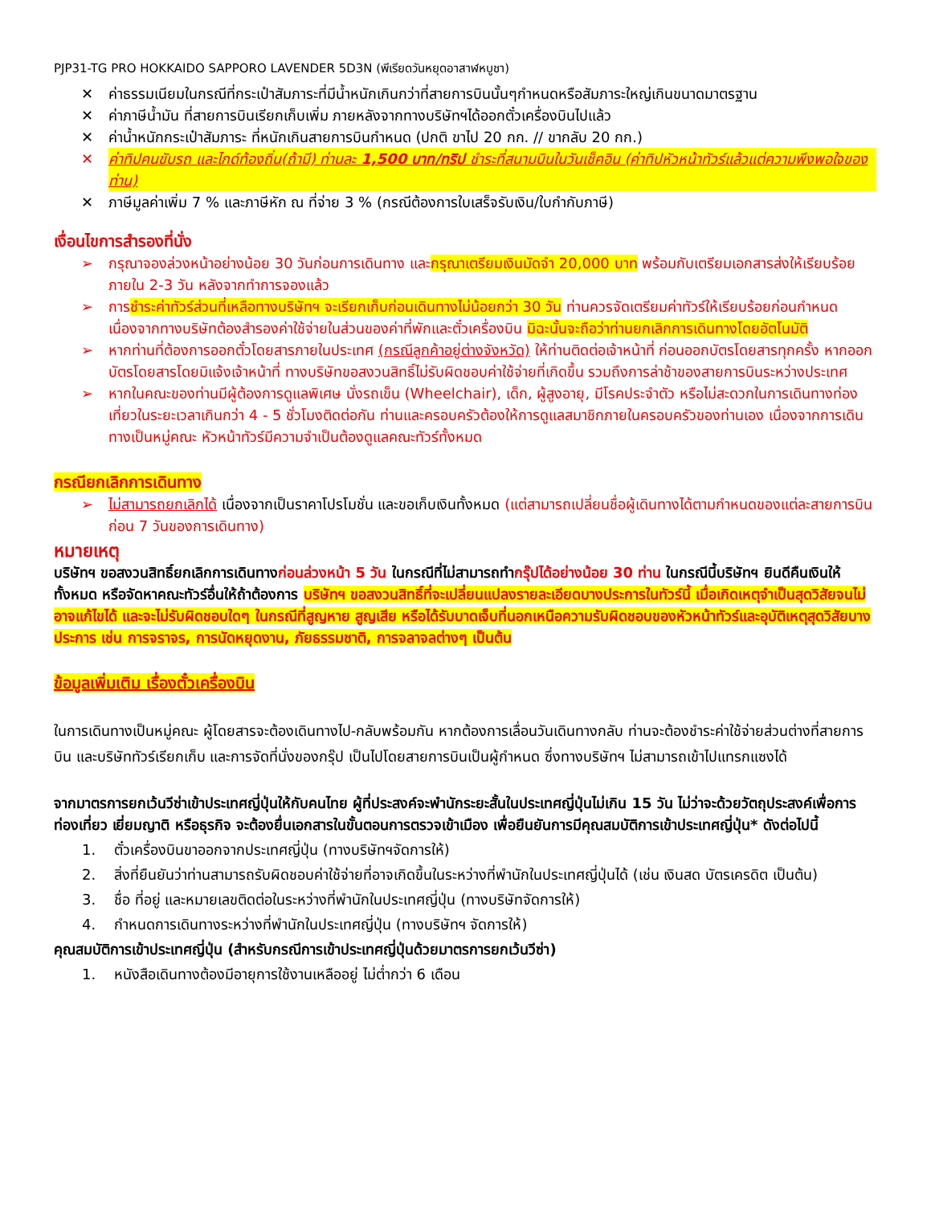PJP31-TG PRO HOKKAIDO SAPPORO LAVENDER 5D3N (พีเรียดวันหยุดอาสาฬหบูชา)
✕ ค่าธรรมเนียมในกรณีที่กระเป๋าสัมภาระที่มีน้ำหนักเกินกว่าที่สายการบินนั้นๆกำหนดหรือสัมภาระใหญ่เกินขนาดมาตรฐาน
✕ ค่าภาษีน้ำมัน ที่สายการบินเรียกเก็บเพิ่ม ภายหลังจากทางบริษัทฯได้ออกตั๋วเครื่องบินไปแล้ว
✕ ค่าน้ำหนักกระเป๋าสัมภาระ ที่หนักเกินสายการบินกำหนด (ปกติ ขาไป 20 กก. // ขากลับ 20 กก.)
✕ ค่าทิปคนขับรถ และไกด์ท้องถิ่น(ถ้ามี) ท่านละ 1,500 บาท/ทริป ชำระที่สนามบินในวันเช็คอิน (ค่าทิปหัวหน้าทัวร์แล้วแต่ความพึงพอใจของท่าน)
✕ ภาษีมูลค่าเพิ่ม 7 % และภาษีหัก ณ ที่จ่าย 3 % (กรณีต้องการใบเสร็จรับเงิน/ใบกำกับภาษี)
เงื่อนไขการสำรองที่นั่ง
➢ กรุณาจองล่วงหน้าอย่างน้อย 30 วันก่อนการเดินทาง และกรุณาเตรียมเงินมัดจำ 20,000 บาท พร้อมกับเตรียมเอกสารส่งให้เรียบร้อย ภายใน 2-3 วัน หลังจากทำการจองแล้ว
➢ การชำระค่าทัวร์ส่วนที่เหลือทางบริษัทฯ จะเรียกเก็บก่อนเดินทางไม่น้อยกว่า 30 วัน ท่านควรจัดเตรียมค่าทัวร์ให้เรียบร้อยก่อนกำหนด เนื่องจากทางบริษัทต้องสำรองค่าใช้จ่ายในส่วนของค่าที่พักและตั๋วเครื่องบิน มิฉะนั้นจะถือว่าท่านยกเลิกการเดินทางโดยอัตโนมัติ
➢ หากท่านที่ต้องการออกตั๋วโดยสารภายในประเทศ (กรณีลูกค้าอยู่ต่างจังหวัด) ให้ท่านติดต่อเจ้าหน้าที่ ก่อนออกบัตรโดยสารทุกครั้ง หากออกบัตรโดยสารโดยมิแจ้งเจ้าหน้าที่ ทางบริษัทขอสงวนสิทธิ์ไม่รับผิดชอบค่าใช้จ่ายที่เกิดขึ้น รวมถึงการล่าช้าของสายการบินระหว่างประเทศ
➢ หากในคณะของท่านมีผู้ต้องการดูแลพิเศษ นั่งรถเข็น (Wheelchair), เด็ก, ผู้สูงอายุ, มีโรคประจำตัว หรือไม่สะดวกในการเดินทางท่องเที่ยวในระยะเวลาเกินกว่า 4 - 5 ชั่วโมงติดต่อกัน ท่านและครอบครัวต้องให้การดูแลสมาชิกภายในครอบครัวของท่านเอง เนื่องจากการเดินทางเป็นหมู่คณะ หัวหน้าทัวร์มีความจำเป็นต้องดูแลคณะทัวร์ทั้งหมด
กรณียกเลิกการเดินทาง
➢ ไม่สามารถยกเลิกได้ เนื่องจากเป็นราคาโปรโมชั่น และขอเก็บเงินทั้งหมด (แต่สามารถเปลี่ยนชื่อผู้เดินทางได้ตามกำหนดของแต่ละสายการบินก่อน 7 วันของการเดินทาง)
หมายเหตุ
บริษัทฯ ขอสงวนสิทธิ์ยกเลิกการเดินทางก่อนล่วงหน้า 5 วัน ในกรณีที่ไม่สามารถทำกรุ๊ปได้อย่างน้อย 30 ท่าน ในกรณีนี้บริษัทฯ ยินดีคืนเงินให้ทั้งหมด หรือจัดหาคณะทัวร์อื่นให้ถ้าต้องการ บริษัทฯ ขอสงวนสิทธิ์ที่จะเปลี่ยนแปลงรายละเอียดบางประการในทัวร์นี้ เมื่อเกิดเหตุจำเป็นสุดวิสัยจนไม่อาจแก้ไขได้ และจะไม่รับผิดชอบใดๆ ในกรณีที่สูญหาย สูญเสีย หรือได้รับบาดเจ็บที่นอกเหนือความรับผิดชอบของหัวหน้าทัวร์และอุบัติเหตุสุดวิสัยบางประการ เช่น การจราจร, การนัดหยุดงาน, ภัยธรรมชาติ, การจลาจลต่างๆ เป็นต้น
ข้อมูลเพิ่มเติม เรื่องตั๋วเครื่องบิน
ในการเดินทางเป็นหมู่คณะ ผู้โดยสารจะต้องเดินทางไป-กลับพร้อมกัน หากต้องการเลื่อนวันเดินทางกลับ ท่านจะต้องชำระค่าใช้จ่ายส่วนต่างที่สายการบิน และบริษัททัวร์เรียกเก็บ และการจัดที่นั่งของกรุ๊ป เป็นไปโดยสายการบินเป็นผู้กำหนด ซึ่งทางบริษัทฯ ไม่สามารถเข้าไปแทรกแซงได้
จากมาตรการยกเว้นวีซ่าเข้าประเทศญี่ปุ่นให้กับคนไทย ผู้ที่ประสงค์จะพำนักระยะสั้นในประเทศญี่ปุ่นไม่เกิน 15 วัน ไม่ว่าจะด้วยวัตถุประสงค์เพื่อการท่องเที่ยว เยี่ยมญาติ หรือธุรกิจ จะต้องยื่นเอกสารในขั้นตอนการตรวจเข้าเมือง เพื่อยืนยันการมีคุณสมบัติการเข้าประเทศญี่ปุ่น* ดังต่อไปนี้
1. ตั๋วเครื่องบินขาออกจากประเทศญี่ปุ่น (ทางบริษัทฯจัดการให้)
2. สิ่งที่ยืนยันว่าท่านสามารถรับผิดชอบค่าใช้จ่ายที่อาจเกิดขึ้นในระหว่างที่พำนักในประเทศญี่ปุ่นได้ (เช่น เงินสด บัตรเครดิต เป็นต้น)
3. ชื่อ ที่อยู่ และหมายเลขติดต่อในระหว่างที่พำนักในประเทศญี่ปุ่น (ทางบริษัทจัดการให้)
4. กำหนดการเดินทางระหว่างที่พำนักในประเทศญี่ปุ่น (ทางบริษัทฯ จัดการให้)
คุณสมบัติการเข้าประเทศญี่ปุ่น (สำหรับกรณีการเข้าประเทศญี่ปุ่นด้วยมาตรการยกเว้นวีซ่า)
1. หนังสือเดินทางต้องมีอายุการใช้งานเหลืออยู่ ไม่ต่ำกว่า 6 เดือน